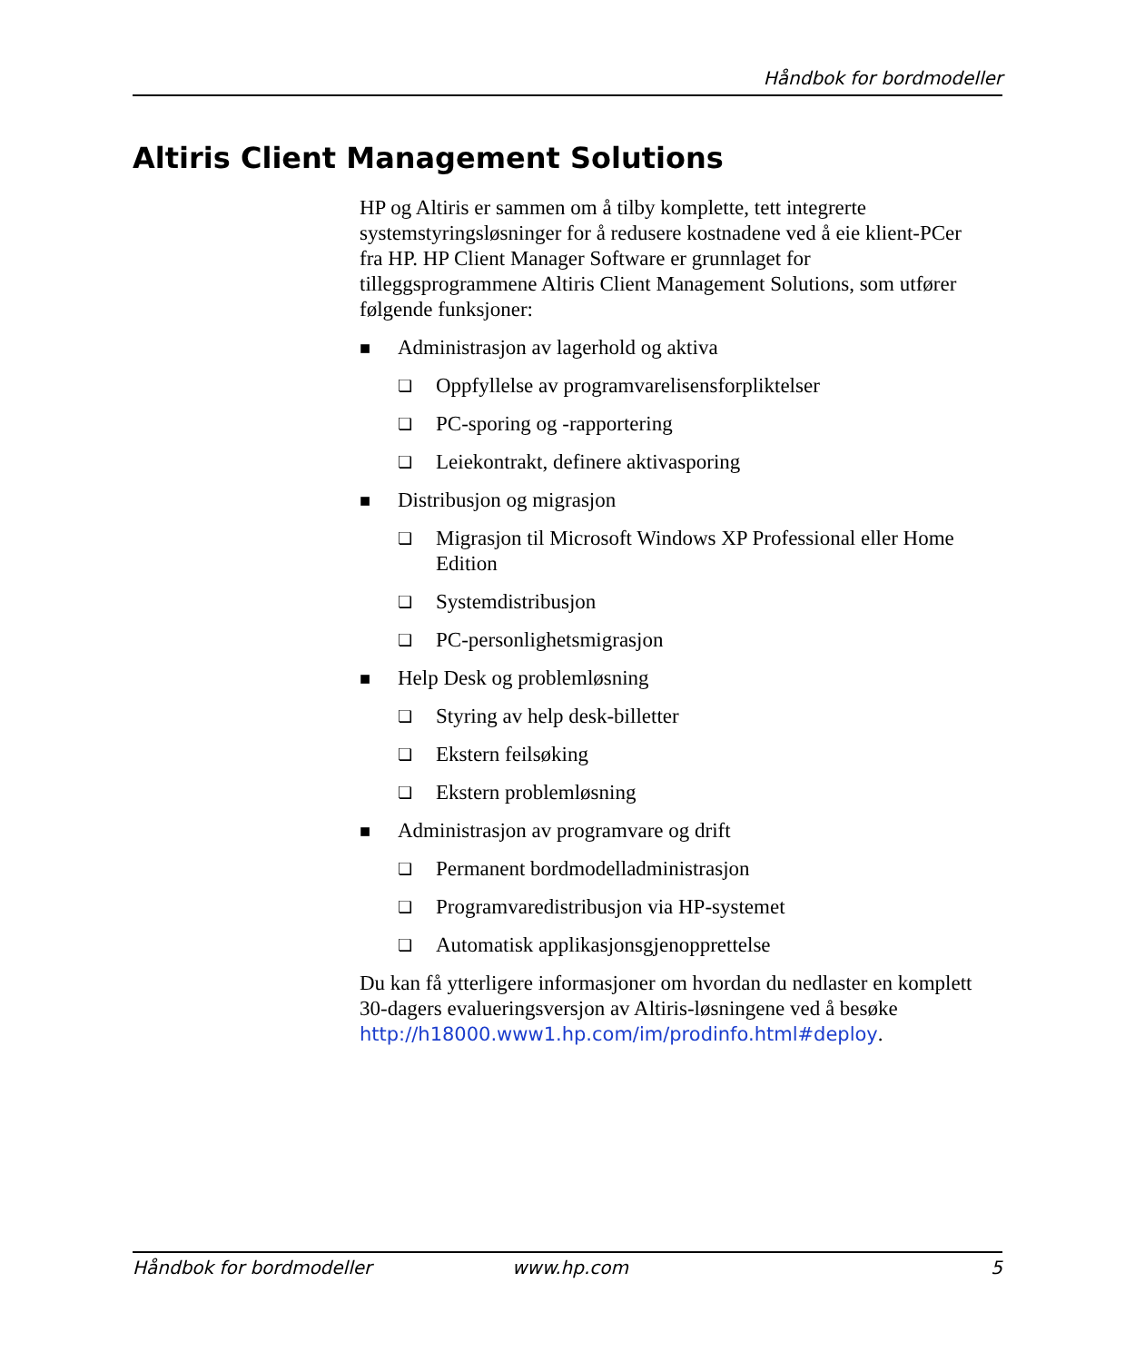Håndbok for bordmodeller
Altiris Client Management Solutions
HP og Altiris er sammen om å tilby komplette, tett integrerte systemstyringsløsninger for å redusere kostnadene ved å eie klient-PCer fra HP. HP Client Manager Software er grunnlaget for tilleggsprogrammene Altiris Client Management Solutions, som utfører følgende funksjoner:
■ Administrasjon av lagerhold og aktiva
❏ Oppfyllelse av programvarelisensforpliktelser
❏ PC-sporing og -rapportering
❏ Leiekontrakt, definere aktivasporing
■ Distribusjon og migrasjon
❏ Migrasjon til Microsoft Windows XP Professional eller Home Edition
❏ Systemdistribusjon
❏ PC-personlighetsmigrasjon
■ Help Desk og problemløsning
❏ Styring av help desk-billetter
❏ Ekstern feilsøking
❏ Ekstern problemløsning
■ Administrasjon av programvare og drift
❏ Permanent bordmodelladministrasjon
❏ Programvaredistribusjon via HP-systemet
❏ Automatisk applikasjonsgjenopprettelse
Du kan få ytterligere informasjoner om hvordan du nedlaster en komplett 30-dagers evalueringsversjon av Altiris-løsningene ved å besøke http://h18000.www1.hp.com/im/prodinfo.html#deploy.
Håndbok for bordmodeller www.hp.com 5